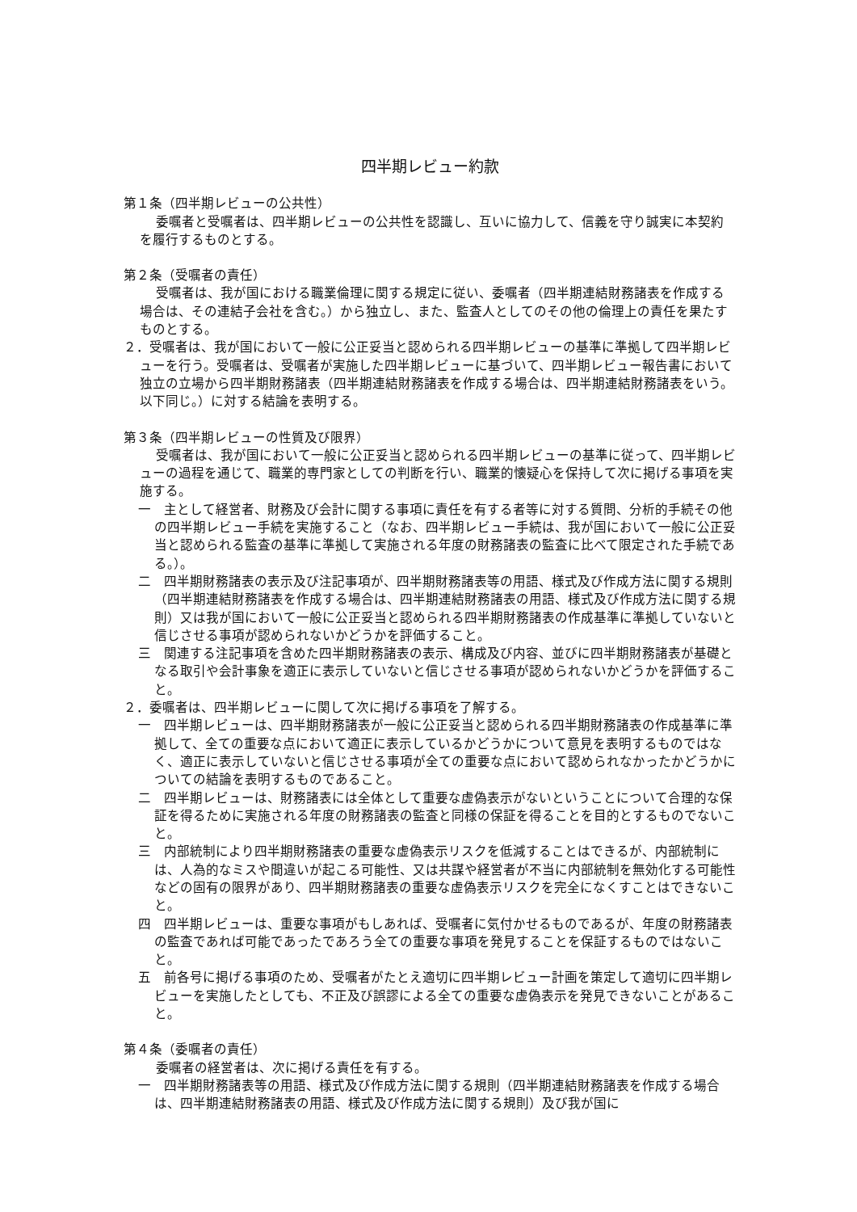四半期レビュー約款
第１条（四半期レビューの公共性）
委嘱者と受嘱者は、四半期レビューの公共性を認識し、互いに協力して、信義を守り誠実に本契約を履行するものとする。
第２条（受嘱者の責任）
受嘱者は、我が国における職業倫理に関する規定に従い、委嘱者（四半期連結財務諸表を作成する場合は、その連結子会社を含む。）から独立し、また、監査人としてのその他の倫理上の責任を果たすものとする。
２．受嘱者は、我が国において一般に公正妥当と認められる四半期レビューの基準に準拠して四半期レビューを行う。受嘱者は、受嘱者が実施した四半期レビューに基づいて、四半期レビュー報告書において独立の立場から四半期財務諸表（四半期連結財務諸表を作成する場合は、四半期連結財務諸表をいう。以下同じ。）に対する結論を表明する。
第３条（四半期レビューの性質及び限界）
受嘱者は、我が国において一般に公正妥当と認められる四半期レビューの基準に従って、四半期レビューの過程を通じて、職業的専門家としての判断を行い、職業的懐疑心を保持して次に掲げる事項を実施する。
一　主として経営者、財務及び会計に関する事項に責任を有する者等に対する質問、分析的手続その他の四半期レビュー手続を実施すること（なお、四半期レビュー手続は、我が国において一般に公正妥当と認められる監査の基準に準拠して実施される年度の財務諸表の監査に比べて限定された手続である。）。
二　四半期財務諸表の表示及び注記事項が、四半期財務諸表等の用語、様式及び作成方法に関する規則（四半期連結財務諸表を作成する場合は、四半期連結財務諸表の用語、様式及び作成方法に関する規則）又は我が国において一般に公正妥当と認められる四半期財務諸表の作成基準に準拠していないと信じさせる事項が認められないかどうかを評価すること。
三　関連する注記事項を含めた四半期財務諸表の表示、構成及び内容、並びに四半期財務諸表が基礎となる取引や会計事象を適正に表示していないと信じさせる事項が認められないかどうかを評価すること。
２．委嘱者は、四半期レビューに関して次に掲げる事項を了解する。
一　四半期レビューは、四半期財務諸表が一般に公正妥当と認められる四半期財務諸表の作成基準に準拠して、全ての重要な点において適正に表示しているかどうかについて意見を表明するものではなく、適正に表示していないと信じさせる事項が全ての重要な点において認められなかったかどうかについての結論を表明するものであること。
二　四半期レビューは、財務諸表には全体として重要な虚偽表示がないということについて合理的な保証を得るために実施される年度の財務諸表の監査と同様の保証を得ることを目的とするものでないこと。
三　内部統制により四半期財務諸表の重要な虚偽表示リスクを低減することはできるが、内部統制には、人為的なミスや間違いが起こる可能性、又は共謀や経営者が不当に内部統制を無効化する可能性などの固有の限界があり、四半期財務諸表の重要な虚偽表示リスクを完全になくすことはできないこと。
四　四半期レビューは、重要な事項がもしあれば、受嘱者に気付かせるものであるが、年度の財務諸表の監査であれば可能であったであろう全ての重要な事項を発見することを保証するものではないこと。
五　前各号に掲げる事項のため、受嘱者がたとえ適切に四半期レビュー計画を策定して適切に四半期レビューを実施したとしても、不正及び誤謬による全ての重要な虚偽表示を発見できないことがあること。
第４条（委嘱者の責任）
委嘱者の経営者は、次に掲げる責任を有する。
一　四半期財務諸表等の用語、様式及び作成方法に関する規則（四半期連結財務諸表を作成する場合は、四半期連結財務諸表の用語、様式及び作成方法に関する規則）及び我が国に